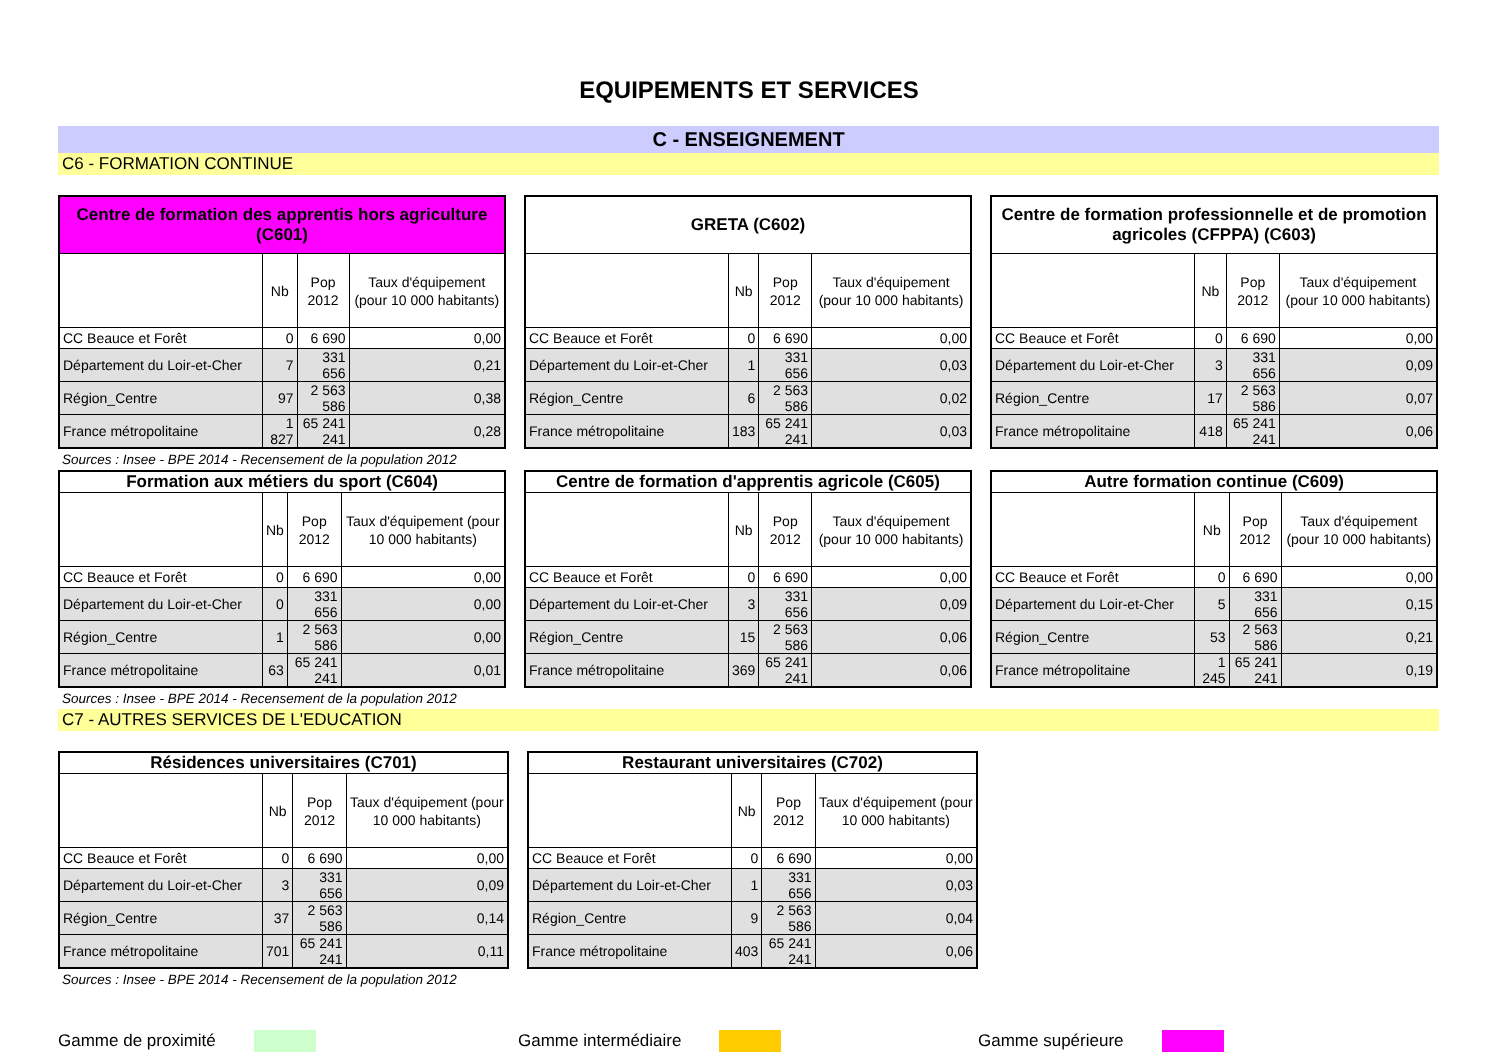EQUIPEMENTS ET SERVICES
C - ENSEIGNEMENT
C6 - FORMATION CONTINUE
| Centre de formation des apprentis hors agriculture (C601) | | | |
| --- | --- | --- | --- |
| | Nb | Pop 2012 | Taux d'équipement (pour 10 000 habitants) |
| CC Beauce et Forêt | 0 | 6 690 | 0,00 |
| Département du Loir-et-Cher | 7 | 331 656 | 0,21 |
| Région_Centre | 97 | 2 563 586 | 0,38 |
| France métropolitaine | 1 827 | 65 241 241 | 0,28 |
| GRETA (C602) | | | |
| --- | --- | --- | --- |
| | Nb | Pop 2012 | Taux d'équipement (pour 10 000 habitants) |
| CC Beauce et Forêt | 0 | 6 690 | 0,00 |
| Département du Loir-et-Cher | 1 | 331 656 | 0,03 |
| Région_Centre | 6 | 2 563 586 | 0,02 |
| France métropolitaine | 183 | 65 241 241 | 0,03 |
| Centre de formation professionnelle et de promotion agricoles (CFPPA) (C603) | | | |
| --- | --- | --- | --- |
| | Nb | Pop 2012 | Taux d'équipement (pour 10 000 habitants) |
| CC Beauce et Forêt | 0 | 6 690 | 0,00 |
| Département du Loir-et-Cher | 3 | 331 656 | 0,09 |
| Région_Centre | 17 | 2 563 586 | 0,07 |
| France métropolitaine | 418 | 65 241 241 | 0,06 |
Sources : Insee - BPE 2014 - Recensement de la population 2012
| Formation aux métiers du sport (C604) | | | |
| --- | --- | --- | --- |
| | Nb | Pop 2012 | Taux d'équipement (pour 10 000 habitants) |
| CC Beauce et Forêt | 0 | 6 690 | 0,00 |
| Département du Loir-et-Cher | 0 | 331 656 | 0,00 |
| Région_Centre | 1 | 2 563 586 | 0,00 |
| France métropolitaine | 63 | 65 241 241 | 0,01 |
| Centre de formation d'apprentis agricole (C605) | | | |
| --- | --- | --- | --- |
| | Nb | Pop 2012 | Taux d'équipement (pour 10 000 habitants) |
| CC Beauce et Forêt | 0 | 6 690 | 0,00 |
| Département du Loir-et-Cher | 3 | 331 656 | 0,09 |
| Région_Centre | 15 | 2 563 586 | 0,06 |
| France métropolitaine | 369 | 65 241 241 | 0,06 |
| Autre formation continue (C609) | | | |
| --- | --- | --- | --- |
| | Nb | Pop 2012 | Taux d'équipement (pour 10 000 habitants) |
| CC Beauce et Forêt | 0 | 6 690 | 0,00 |
| Département du Loir-et-Cher | 5 | 331 656 | 0,15 |
| Région_Centre | 53 | 2 563 586 | 0,21 |
| France métropolitaine | 1 245 | 65 241 241 | 0,19 |
Sources : Insee - BPE 2014 - Recensement de la population 2012
C7 - AUTRES SERVICES DE L'EDUCATION
| Résidences universitaires (C701) | | | |
| --- | --- | --- | --- |
| | Nb | Pop 2012 | Taux d'équipement (pour 10 000 habitants) |
| CC Beauce et Forêt | 0 | 6 690 | 0,00 |
| Département du Loir-et-Cher | 3 | 331 656 | 0,09 |
| Région_Centre | 37 | 2 563 586 | 0,14 |
| France métropolitaine | 701 | 65 241 241 | 0,11 |
| Restaurant universitaires (C702) | | | |
| --- | --- | --- | --- |
| | Nb | Pop 2012 | Taux d'équipement (pour 10 000 habitants) |
| CC Beauce et Forêt | 0 | 6 690 | 0,00 |
| Département du Loir-et-Cher | 1 | 331 656 | 0,03 |
| Région_Centre | 9 | 2 563 586 | 0,04 |
| France métropolitaine | 403 | 65 241 241 | 0,06 |
Sources : Insee - BPE 2014 - Recensement de la population 2012
Gamme de proximité Gamme intermédiaire Gamme supérieure